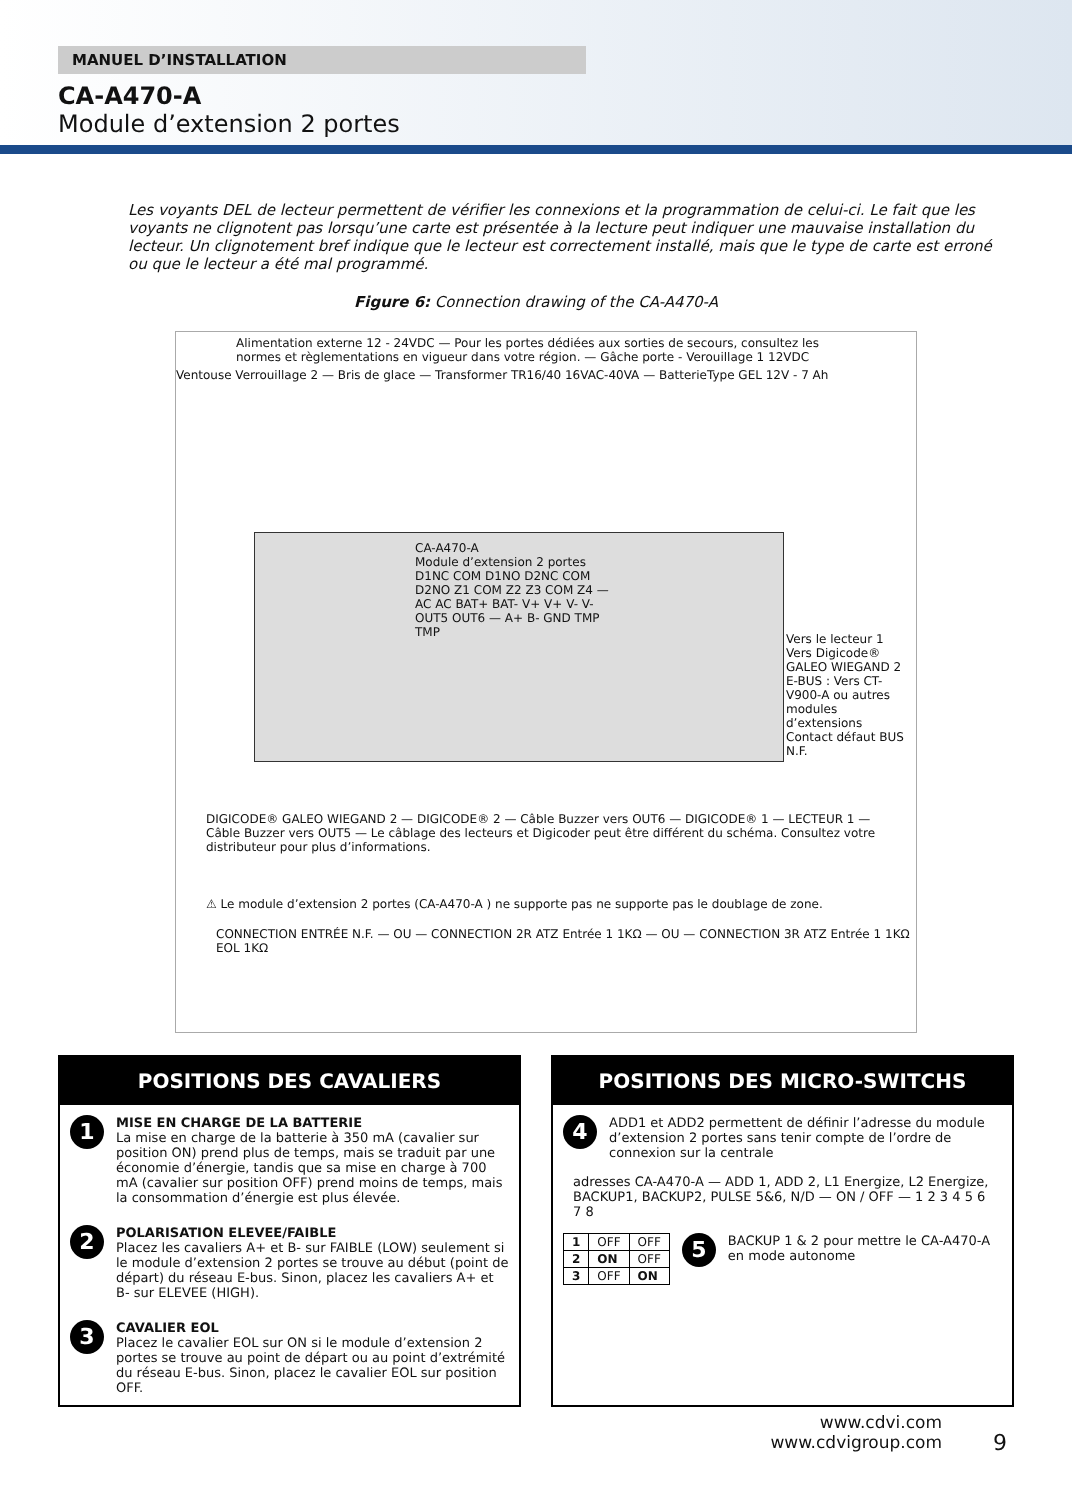MANUEL D’INSTALLATION
CA-A470-A
Module d’extension 2 portes
Les voyants DEL de lecteur permettent de vérifier les connexions et la programmation de celui-ci. Le fait que les voyants ne clignotent pas lorsqu’une carte est présentée à la lecture peut indiquer une mauvaise installation du lecteur. Un clignotement bref indique que le lecteur est correctement installé, mais que le type de carte est erroné ou que le lecteur a été mal programmé.
Figure 6: Connection drawing of the CA-A470-A
Alimentation externe 12 - 24VDC — Pour les portes dédiées aux sorties de secours, consultez les normes et règlementations en vigueur dans votre région. — Gâche porte - Verouillage 1 12VDC
Ventouse Verrouillage 2 — Bris de glace — Transformer TR16/40 16VAC-40VA — BatterieType GEL 12V - 7 Ah
CA-A470-A
Module d’extension 2 portes
D1NC COM D1NO D2NC COM D2NO Z1 COM Z2 Z3 COM Z4 — AC AC BAT+ BAT- V+ V+ V- V- OUT5 OUT6 — A+ B- GND TMP TMP
Vers le lecteur 1
Vers Digicode® GALEO WIEGAND 2
E-BUS : Vers CT-V900-A ou autres modules d’extensions
Contact défaut BUS N.F.
DIGICODE® GALEO WIEGAND 2 — DIGICODE® 2 — Câble Buzzer vers OUT6 — DIGICODE® 1 — LECTEUR 1 — Câble Buzzer vers OUT5 — Le câblage des lecteurs et Digicoder peut être différent du schéma. Consultez votre distributeur pour plus d’informations.
⚠ Le module d’extension 2 portes (CA-A470-A ) ne supporte pas ne supporte pas le doublage de zone.
CONNECTION ENTRÉE N.F. — OU — CONNECTION 2R ATZ Entrée 1 1KΩ — OU — CONNECTION 3R ATZ Entrée 1 1KΩ EOL 1KΩ
POSITIONS DES CAVALIERS
1
MISE EN CHARGE DE LA BATTERIE
La mise en charge de la batterie à 350 mA (cavalier sur position ON) prend plus de temps, mais se traduit par une économie d’énergie, tandis que sa mise en charge à 700 mA (cavalier sur position OFF) prend moins de temps, mais la consommation d’énergie est plus élevée.
2
POLARISATION ELEVEE/FAIBLE
Placez les cavaliers A+ et B- sur FAIBLE (LOW) seulement si le module d’extension 2 portes se trouve au début (point de départ) du réseau E-bus. Sinon, placez les cavaliers A+ et B- sur ELEVEE (HIGH).
3
CAVALIER EOL
Placez le cavalier EOL sur ON si le module d’extension 2 portes se trouve au point de départ ou au point d’extrémité du réseau E-bus. Sinon, placez le cavalier EOL sur position OFF.
POSITIONS DES MICRO-SWITCHS
4
ADD1 et ADD2 permettent de définir l’adresse du module d’extension 2 portes sans tenir compte de l’ordre de connexion sur la centrale
adresses CA-A470-A — ADD 1, ADD 2, L1 Energize, L2 Energize, BACKUP1, BACKUP2, PULSE 5&6, N/D — ON / OFF — 1 2 3 4 5 6 7 8
| 1 | OFF | OFF |
| 2 | ON | OFF |
| 3 | OFF | ON |
5
BACKUP 1 & 2 pour mettre le CA-A470-A en mode autonome
www.cdvi.com
www.cdvigroup.com
9